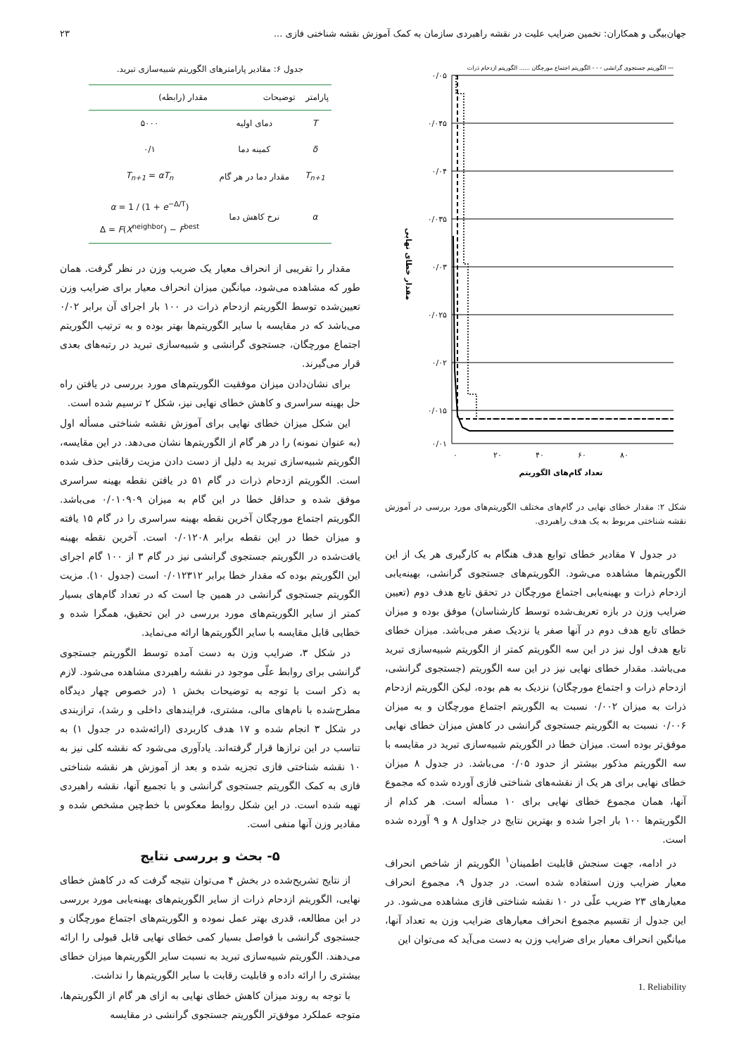جهان‌بیگی و همکاران: تخمین ضرایب علیت در نقشه راهبردی سازمان به کمک آموزش نقشه شناختی فازی ... ۲۳
الگوریتم جستجوی گرانشی - - - الگوریتم اجتماع مورچگان ...... الگوریتم ازدحام ذرات ―
۰/۰۵
۰/۰۴۵
۰/۰۴
۰/۰۳۵
۰/۰۳
۰/۰۲۵
۰/۰۲
۰/۰۱۵
۰/۰۱
۰
۲۰
۴۰
۶۰
۸۰
تعداد گام‌های الگوریتم
مقدار خطای نهایی
شکل ۲: مقدار خطای نهایی در گام‌های مختلف الگوریتم‌های مورد بررسی در آموزش نقشه شناختی مربوط به یک هدف راهبردی.
در جدول ۷ مقادیر خطای توابع هدف هنگام به کارگیری هر یک از این الگوریتم‌ها مشاهده می‌شود. الگوریتم‌های جستجوی گرانشی، بهینه‌یابی ازدحام ذرات و بهینه‌یابی اجتماع مورچگان در تحقق تابع هدف دوم (تعیین ضرایب وزن در بازه تعریف‌شده توسط کارشناسان) موفق بوده و میزان خطای تابع هدف دوم در آنها صفر یا نزدیک صفر می‌باشد. میزان خطای تابع هدف اول نیز در این سه الگوریتم کمتر از الگوریتم شبیه‌سازی تبرید می‌باشد. مقدار خطای نهایی نیز در این سه الگوریتم (جستجوی گرانشی، ازدحام ذرات و اجتماع مورچگان) نزدیک به هم بوده، لیکن الگوریتم ازدحام ذرات به میزان ۰/۰۰۲ نسبت به الگوریتم اجتماع مورچگان و به میزان ۰/۰۰۶ نسبت به الگوریتم جستجوی گرانشی در کاهش میزان خطای نهایی موفق‌تر بوده است. میزان خطا در الگوریتم شبیه‌سازی تبرید در مقایسه با سه الگوریتم مذکور بیشتر از حدود ۰/۰۵ می‌باشد. در جدول ۸ میزان خطای نهایی برای هر یک از نقشه‌های شناختی فازی آورده شده که مجموع آنها، همان مجموع خطای نهایی برای ۱۰ مسأله است. هر کدام از الگوریتم‌ها ۱۰۰ بار اجرا شده و بهترین نتایج در جداول ۸ و ۹ آورده شده است.
در ادامه، جهت سنجش قابلیت اطمینان<sup>۱</sup> الگوریتم از شاخص انحراف معیار ضرایب وزن استفاده شده است. در جدول ۹، مجموع انحراف معیارهای ۲۳ ضریب علّی در ۱۰ نقشه شناختی فازی مشاهده می‌شود. در این جدول از تقسیم مجموع انحراف معیارهای ضرایب وزن به تعداد آنها، میانگین انحراف معیار برای ضرایب وزن به دست می‌آید که می‌توان این
1. Reliability
جدول ۶: مقادیر پارامترهای الگوریتم شبیه‌سازی تبرید.
| پارامتر | توضیحات | مقدار (رابطه) |
| --- | --- | --- |
| T | دمای اولیه | ۵۰۰۰ |
| δ | کمینه دما | ۰/۱ |
| T<sub>n+1</sub> | مقدار دما در هر گام | T<sub>n+1</sub> = αT<sub>n</sub> |
| α | نرخ کاهش دما | α = 1 / (1 + e<sup>−Δ/T</sup>) Δ = F ( X<sup>neighbor</sup>) − F<sup>best</sup> |
مقدار را تقریبی از انحراف معیار یک ضریب وزن در نظر گرفت. همان طور که مشاهده می‌شود، میانگین میزان انحراف معیار برای ضرایب وزن تعیین‌شده توسط الگوریتم ازدحام ذرات در ۱۰۰ بار اجرای آن برابر ۰/۰۲ می‌باشد که در مقایسه با سایر الگوریتم‌ها بهتر بوده و به ترتیب الگوریتم اجتماع مورچگان، جستجوی گرانشی و شبیه‌سازی تبرید در رتبه‌های بعدی قرار می‌گیرند.
برای نشان‌دادن میزان موفقیت الگوریتم‌های مورد بررسی در یافتن راه حل بهینه سراسری و کاهش خطای نهایی نیز، شکل ۲ ترسیم شده است.
این شکل میزان خطای نهایی برای آموزش نقشه شناختی مسأله اول (به عنوان نمونه) را در هر گام از الگوریتم‌ها نشان می‌دهد. در این مقایسه، الگوریتم شبیه‌سازی تبرید به دلیل از دست دادن مزیت رقابتی حذف شده است. الگوریتم ازدحام ذرات در گام ۵۱ در یافتن نقطه بهینه سراسری موفق شده و حداقل خطا در این گام به میزان ۰/۰۱۰۹۰۹ می‌باشد. الگوریتم اجتماع مورچگان آخرین نقطه بهینه سراسری را در گام ۱۵ یافته و میزان خطا در این نقطه برابر ۰/۰۱۲۰۸ است. آخرین نقطه بهینه یافت‌شده در الگوریتم جستجوی گرانشی نیز در گام ۳ از ۱۰۰ گام اجرای این الگوریتم بوده که مقدار خطا برابر ۰/۰۱۲۳۱۲ است (جدول ۱۰). مزیت الگوریتم جستجوی گرانشی در همین جا است که در تعداد گام‌های بسیار کمتر از سایر الگوریتم‌های مورد بررسی در این تحقیق، همگرا شده و خطایی قابل مقایسه با سایر الگوریتم‌ها ارائه می‌نماید.
در شکل ۳، ضرایب وزن به دست آمده توسط الگوریتم جستجوی گرانشی برای روابط علّی موجود در نقشه راهبردی مشاهده می‌شود. لازم به ذکر است با توجه به توضیحات بخش ۱ (در خصوص چهار دیدگاه مطرح‌شده با نام‌های مالی، مشتری، فرایندهای داخلی و رشد)، ترازبندی در شکل ۳ انجام شده و ۱۷ هدف کاربردی (ارائه‌شده در جدول ۱) به تناسب در این ترازها قرار گرفته‌اند. یادآوری می‌شود که نقشه کلی نیز به ۱۰ نقشه شناختی فازی تجزیه شده و بعد از آموزش هر نقشه شناختی فازی به کمک الگوریتم جستجوی گرانشی و با تجمیع آنها، نقشه راهبردی تهیه شده است. در این شکل روابط معکوس با خط‌چین مشخص شده و مقادیر وزن آنها منفی است.
۵- بحث و بررسی نتایج
از نتایج تشریح‌شده در بخش ۴ می‌توان نتیجه گرفت که در کاهش خطای نهایی، الگوریتم ازدحام ذرات از سایر الگوریتم‌های بهینه‌یابی مورد بررسی در این مطالعه، قدری بهتر عمل نموده و الگوریتم‌های اجتماع مورچگان و جستجوی گرانشی با فواصل بسیار کمی خطای نهایی قابل قبولی را ارائه می‌دهند. الگوریتم شبیه‌سازی تبرید به نسبت سایر الگوریتم‌ها میزان خطای بیشتری را ارائه داده و قابلیت رقابت با سایر الگوریتم‌ها را نداشت.
با توجه به روند میزان کاهش خطای نهایی به ازای هر گام از الگوریتم‌ها، متوجه عملکرد موفق‌تر الگوریتم جستجوی گرانشی در مقایسه